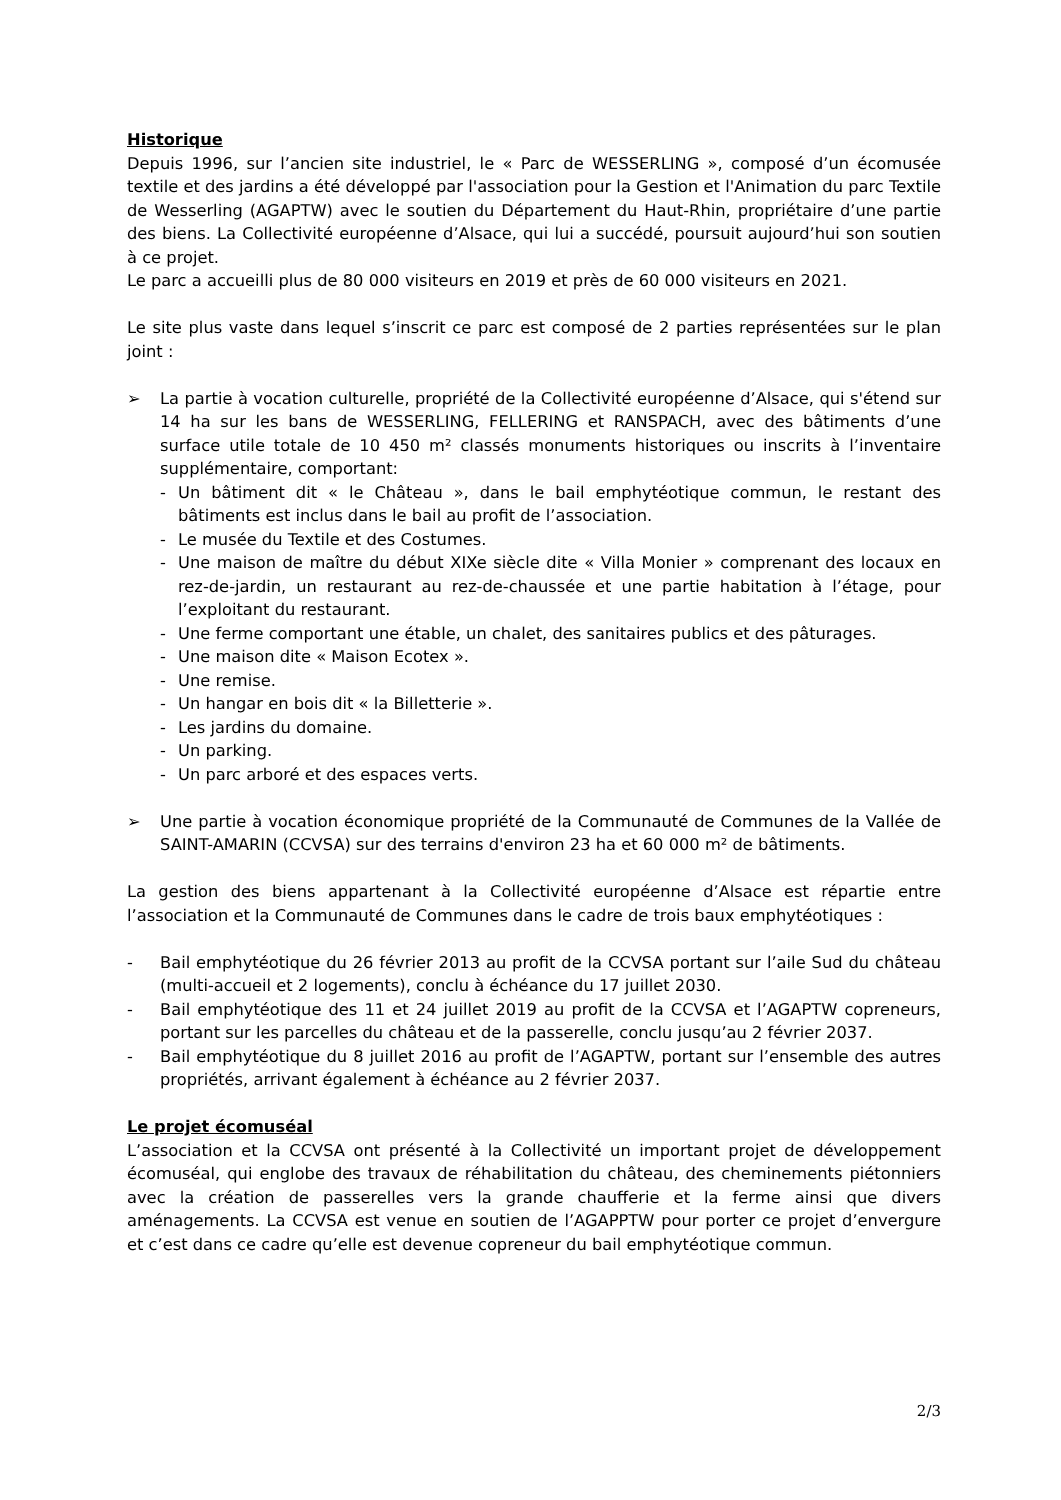Historique
Depuis 1996, sur l’ancien site industriel, le « Parc de WESSERLING », composé d’un écomusée textile et des jardins a été développé par l'association pour la Gestion et l'Animation du parc Textile de Wesserling (AGAPTW) avec le soutien du Département du Haut-Rhin, propriétaire d’une partie des biens. La Collectivité européenne d’Alsace, qui lui a succédé, poursuit aujourd’hui son soutien à ce projet.
Le parc a accueilli plus de 80 000 visiteurs en 2019 et près de 60 000 visiteurs en 2021.
Le site plus vaste dans lequel s’inscrit ce parc est composé de 2 parties représentées sur le plan joint :
➢ La partie à vocation culturelle, propriété de la Collectivité européenne d’Alsace, qui s'étend sur 14 ha sur les bans de WESSERLING, FELLERING et RANSPACH, avec des bâtiments d’une surface utile totale de 10 450 m² classés monuments historiques ou inscrits à l’inventaire supplémentaire, comportant:
- Un bâtiment dit « le Château », dans le bail emphytéotique commun, le restant des bâtiments est inclus dans le bail au profit de l’association.
- Le musée du Textile et des Costumes.
- Une maison de maître du début XIXe siècle dite « Villa Monier » comprenant des locaux en rez-de-jardin, un restaurant au rez-de-chaussée et une partie habitation à l’étage, pour l’exploitant du restaurant.
- Une ferme comportant une étable, un chalet, des sanitaires publics et des pâturages.
- Une maison dite « Maison Ecotex ».
- Une remise.
- Un hangar en bois dit « la Billetterie ».
- Les jardins du domaine.
- Un parking.
- Un parc arboré et des espaces verts.
➢ Une partie à vocation économique propriété de la Communauté de Communes de la Vallée de SAINT-AMARIN (CCVSA) sur des terrains d'environ 23 ha et 60 000 m² de bâtiments.
La gestion des biens appartenant à la Collectivité européenne d’Alsace est répartie entre l’association et la Communauté de Communes dans le cadre de trois baux emphytéotiques :
- Bail emphytéotique du 26 février 2013 au profit de la CCVSA portant sur l’aile Sud du château (multi-accueil et 2 logements), conclu à échéance du 17 juillet 2030.
- Bail emphytéotique des 11 et 24 juillet 2019 au profit de la CCVSA et l’AGAPTW copreneurs, portant sur les parcelles du château et de la passerelle, conclu jusqu’au 2 février 2037.
- Bail emphytéotique du 8 juillet 2016 au profit de l’AGAPTW, portant sur l’ensemble des autres propriétés, arrivant également à échéance au 2 février 2037.
Le projet écomuséal
L’association et la CCVSA ont présenté à la Collectivité un important projet de développement écomuséal, qui englobe des travaux de réhabilitation du château, des cheminements piétonniers avec la création de passerelles vers la grande chaufferie et la ferme ainsi que divers aménagements. La CCVSA est venue en soutien de l’AGAPPTW pour porter ce projet d’envergure et c’est dans ce cadre qu’elle est devenue copreneur du bail emphytéotique commun.
2/3